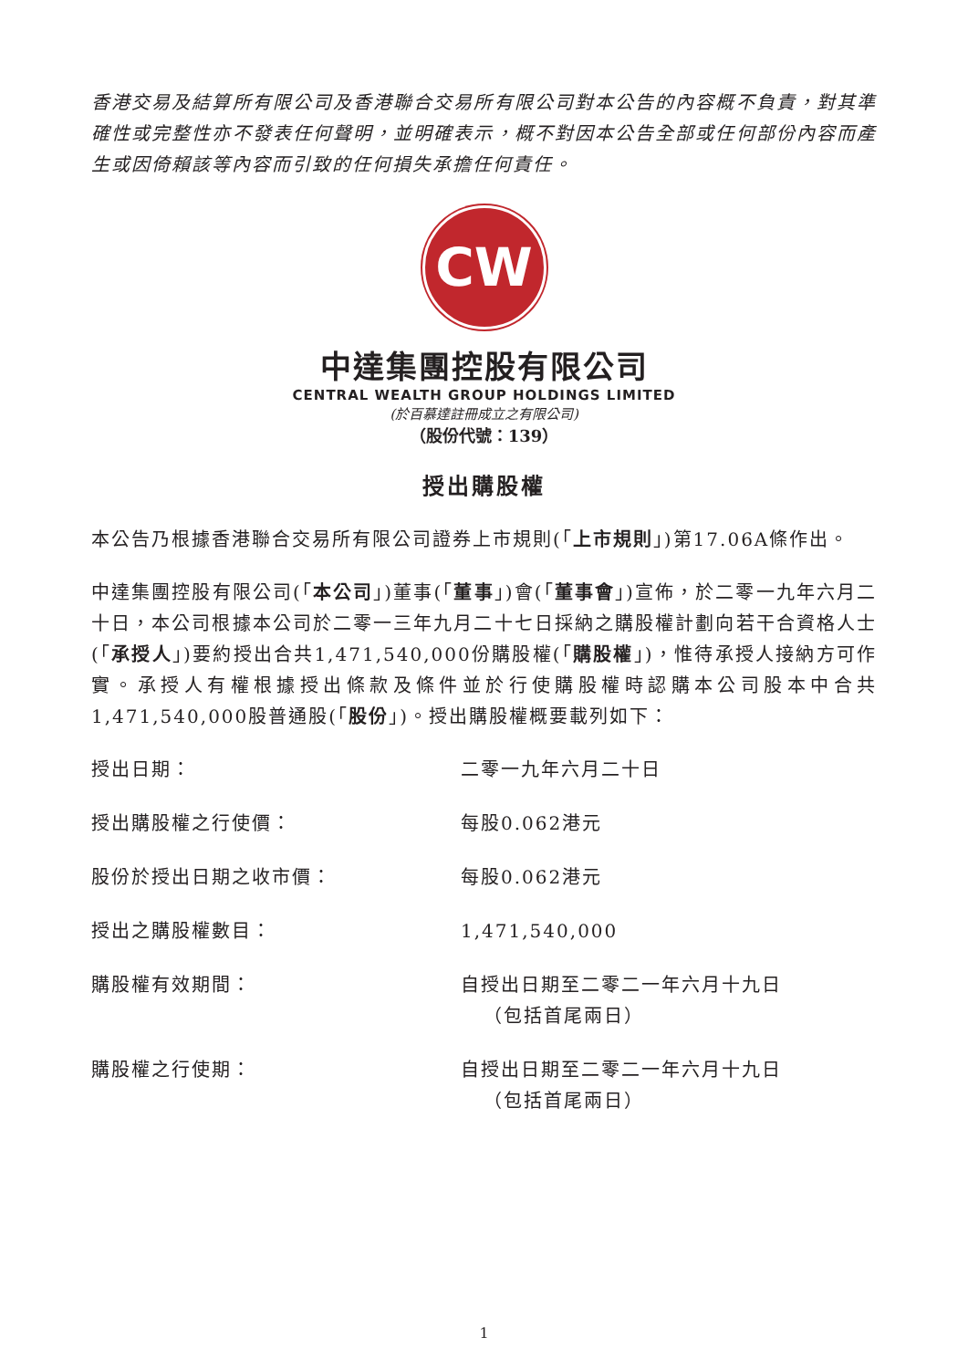香港交易及結算所有限公司及香港聯合交易所有限公司對本公告的內容概不負責，對其準確性或完整性亦不發表任何聲明，並明確表示，概不對因本公告全部或任何部份內容而產生或因倚賴該等內容而引致的任何損失承擔任何責任。
CW
中達集團控股有限公司
CENTRAL WEALTH GROUP HOLDINGS LIMITED
(於百慕達註冊成立之有限公司)
（股份代號：139）
授出購股權
本公告乃根據香港聯合交易所有限公司證券上市規則(「上市規則」)第17.06A條作出。
中達集團控股有限公司(「本公司」)董事(「董事」)會(「董事會」)宣佈，於二零一九年六月二十日，本公司根據本公司於二零一三年九月二十七日採納之購股權計劃向若干合資格人士(「承授人」)要約授出合共1,471,540,000份購股權(「購股權」)，惟待承授人接納方可作實。承授人有權根據授出條款及條件並於行使購股權時認購本公司股本中合共1,471,540,000股普通股(「股份」)。授出購股權概要載列如下：
| 授出日期： | 二零一九年六月二十日 |
| 授出購股權之行使價： | 每股0.062港元 |
| 股份於授出日期之收市價： | 每股0.062港元 |
| 授出之購股權數目： | 1,471,540,000 |
| 購股權有效期間： | 自授出日期至二零二一年六月十九日 （包括首尾兩日） |
| 購股權之行使期： | 自授出日期至二零二一年六月十九日 （包括首尾兩日） |
1